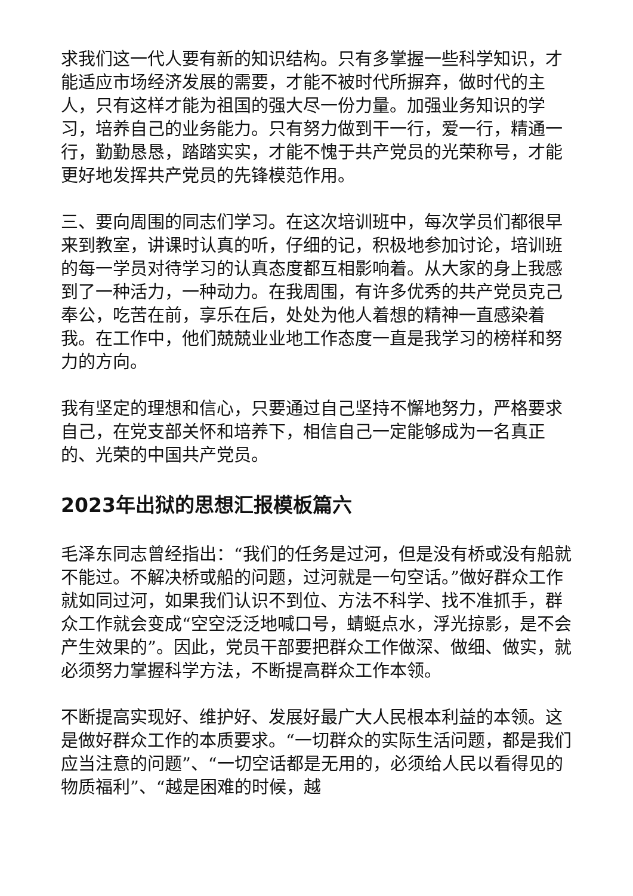求我们这一代人要有新的知识结构。只有多掌握一些科学知识，才能适应市场经济发展的需要，才能不被时代所摒弃，做时代的主人，只有这样才能为祖国的强大尽一份力量。加强业务知识的学习，培养自己的业务能力。只有努力做到干一行，爱一行，精通一行，勤勤恳恳，踏踏实实，才能不愧于共产党员的光荣称号，才能更好地发挥共产党员的先锋模范作用。
三、要向周围的同志们学习。在这次培训班中，每次学员们都很早来到教室，讲课时认真的听，仔细的记，积极地参加讨论，培训班的每一学员对待学习的认真态度都互相影响着。从大家的身上我感到了一种活力，一种动力。在我周围，有许多优秀的共产党员克己奉公，吃苦在前，享乐在后，处处为他人着想的精神一直感染着我。在工作中，他们兢兢业业地工作态度一直是我学习的榜样和努力的方向。
我有坚定的理想和信心，只要通过自己坚持不懈地努力，严格要求自己，在党支部关怀和培养下，相信自己一定能够成为一名真正的、光荣的中国共产党员。
2023年出狱的思想汇报模板篇六
毛泽东同志曾经指出：“我们的任务是过河，但是没有桥或没有船就不能过。不解决桥或船的问题，过河就是一句空话。”做好群众工作就如同过河，如果我们认识不到位、方法不科学、找不准抓手，群众工作就会变成“空空泛泛地喊口号，蜻蜓点水，浮光掠影，是不会产生效果的”。因此，党员干部要把群众工作做深、做细、做实，就必须努力掌握科学方法，不断提高群众工作本领。
不断提高实现好、维护好、发展好最广大人民根本利益的本领。这是做好群众工作的本质要求。“一切群众的实际生活问题，都是我们应当注意的问题”、“一切空话都是无用的，必须给人民以看得见的物质福利”、“越是困难的时候，越